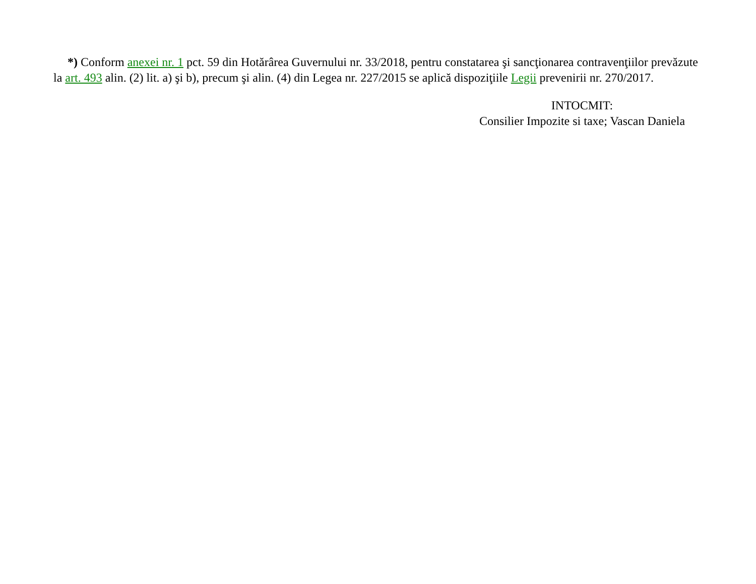*) Conform anexei nr. 1 pct. 59 din Hotărârea Guvernului nr. 33/2018, pentru constatarea şi sancţionarea contravenţiilor prevăzute la art. 493 alin. (2) lit. a) şi b), precum şi alin. (4) din Legea nr. 227/2015 se aplică dispoziţiile Legii prevenirii nr. 270/2017.
INTOCMIT:
Consilier Impozite si taxe; Vascan Daniela